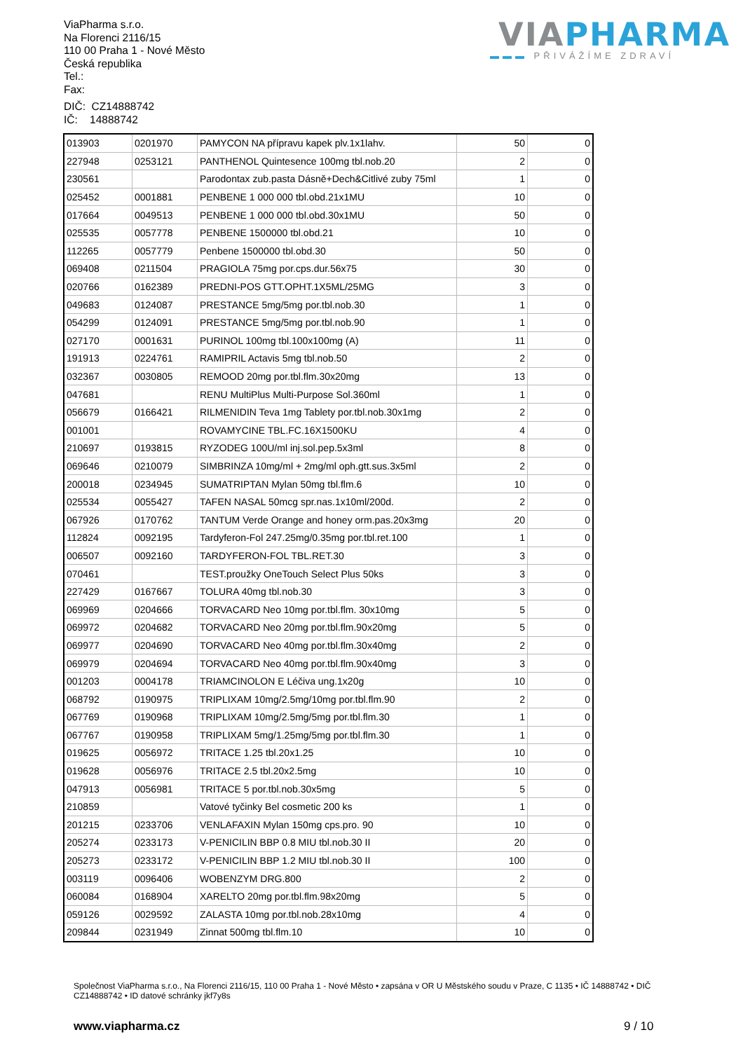ViaPharma s.r.o.
Na Florenci 2116/15
110 00 Praha 1 - Nové Město
Česká republika
Tel.:
Fax:
DIČ: CZ14888742
IČ: 14888742
VIA PHARMA
▬▬▬ PŘIVÁŽÍME ZDRAVÍ
| 013903 | 0201970 | PAMYCON NA přípravu kapek plv.1x1lahv. | 50 | 0 |
| 227948 | 0253121 | PANTHENOL Quintesence 100mg tbl.nob.20 | 2 | 0 |
| 230561 | | Parodontax zub.pasta Dásně+Dech&Citlivé zuby 75ml | 1 | 0 |
| 025452 | 0001881 | PENBENE 1 000 000 tbl.obd.21x1MU | 10 | 0 |
| 017664 | 0049513 | PENBENE 1 000 000 tbl.obd.30x1MU | 50 | 0 |
| 025535 | 0057778 | PENBENE 1500000 tbl.obd.21 | 10 | 0 |
| 112265 | 0057779 | Penbene 1500000 tbl.obd.30 | 50 | 0 |
| 069408 | 0211504 | PRAGIOLA 75mg por.cps.dur.56x75 | 30 | 0 |
| 020766 | 0162389 | PREDNI-POS GTT.OPHT.1X5ML/25MG | 3 | 0 |
| 049683 | 0124087 | PRESTANCE 5mg/5mg por.tbl.nob.30 | 1 | 0 |
| 054299 | 0124091 | PRESTANCE 5mg/5mg por.tbl.nob.90 | 1 | 0 |
| 027170 | 0001631 | PURINOL 100mg tbl.100x100mg (A) | 11 | 0 |
| 191913 | 0224761 | RAMIPRIL Actavis 5mg tbl.nob.50 | 2 | 0 |
| 032367 | 0030805 | REMOOD 20mg por.tbl.flm.30x20mg | 13 | 0 |
| 047681 | | RENU MultiPlus Multi-Purpose Sol.360ml | 1 | 0 |
| 056679 | 0166421 | RILMENIDIN Teva 1mg Tablety por.tbl.nob.30x1mg | 2 | 0 |
| 001001 | | ROVAMYCINE TBL.FC.16X1500KU | 4 | 0 |
| 210697 | 0193815 | RYZODEG 100U/ml inj.sol.pep.5x3ml | 8 | 0 |
| 069646 | 0210079 | SIMBRINZA 10mg/ml + 2mg/ml oph.gtt.sus.3x5ml | 2 | 0 |
| 200018 | 0234945 | SUMATRIPTAN Mylan 50mg tbl.flm.6 | 10 | 0 |
| 025534 | 0055427 | TAFEN NASAL 50mcg spr.nas.1x10ml/200d. | 2 | 0 |
| 067926 | 0170762 | TANTUM Verde Orange and honey orm.pas.20x3mg | 20 | 0 |
| 112824 | 0092195 | Tardyferon-Fol 247.25mg/0.35mg por.tbl.ret.100 | 1 | 0 |
| 006507 | 0092160 | TARDYFERON-FOL TBL.RET.30 | 3 | 0 |
| 070461 | | TEST.proužky OneTouch Select Plus 50ks | 3 | 0 |
| 227429 | 0167667 | TOLURA 40mg tbl.nob.30 | 3 | 0 |
| 069969 | 0204666 | TORVACARD Neo 10mg por.tbl.flm. 30x10mg | 5 | 0 |
| 069972 | 0204682 | TORVACARD Neo 20mg por.tbl.flm.90x20mg | 5 | 0 |
| 069977 | 0204690 | TORVACARD Neo 40mg por.tbl.flm.30x40mg | 2 | 0 |
| 069979 | 0204694 | TORVACARD Neo 40mg por.tbl.flm.90x40mg | 3 | 0 |
| 001203 | 0004178 | TRIAMCINOLON E Léčiva ung.1x20g | 10 | 0 |
| 068792 | 0190975 | TRIPLIXAM 10mg/2.5mg/10mg por.tbl.flm.90 | 2 | 0 |
| 067769 | 0190968 | TRIPLIXAM 10mg/2.5mg/5mg por.tbl.flm.30 | 1 | 0 |
| 067767 | 0190958 | TRIPLIXAM 5mg/1.25mg/5mg por.tbl.flm.30 | 1 | 0 |
| 019625 | 0056972 | TRITACE 1.25 tbl.20x1.25 | 10 | 0 |
| 019628 | 0056976 | TRITACE 2.5 tbl.20x2.5mg | 10 | 0 |
| 047913 | 0056981 | TRITACE 5 por.tbl.nob.30x5mg | 5 | 0 |
| 210859 | | Vatové tyčinky Bel cosmetic 200 ks | 1 | 0 |
| 201215 | 0233706 | VENLAFAXIN Mylan 150mg cps.pro. 90 | 10 | 0 |
| 205274 | 0233173 | V-PENICILIN BBP 0.8 MIU tbl.nob.30 II | 20 | 0 |
| 205273 | 0233172 | V-PENICILIN BBP 1.2 MIU tbl.nob.30 II | 100 | 0 |
| 003119 | 0096406 | WOBENZYM DRG.800 | 2 | 0 |
| 060084 | 0168904 | XARELTO 20mg por.tbl.flm.98x20mg | 5 | 0 |
| 059126 | 0029592 | ZALASTA 10mg por.tbl.nob.28x10mg | 4 | 0 |
| 209844 | 0231949 | Zinnat 500mg tbl.flm.10 | 10 | 0 |
Společnost ViaPharma s.r.o., Na Florenci 2116/15, 110 00 Praha 1 - Nové Město • zapsána v OR U Městského soudu v Praze, C 1135 • IČ 14888742 • DIČ CZ14888742 • ID datové schránky jkf7y8s
www.viapharma.cz 9 / 10